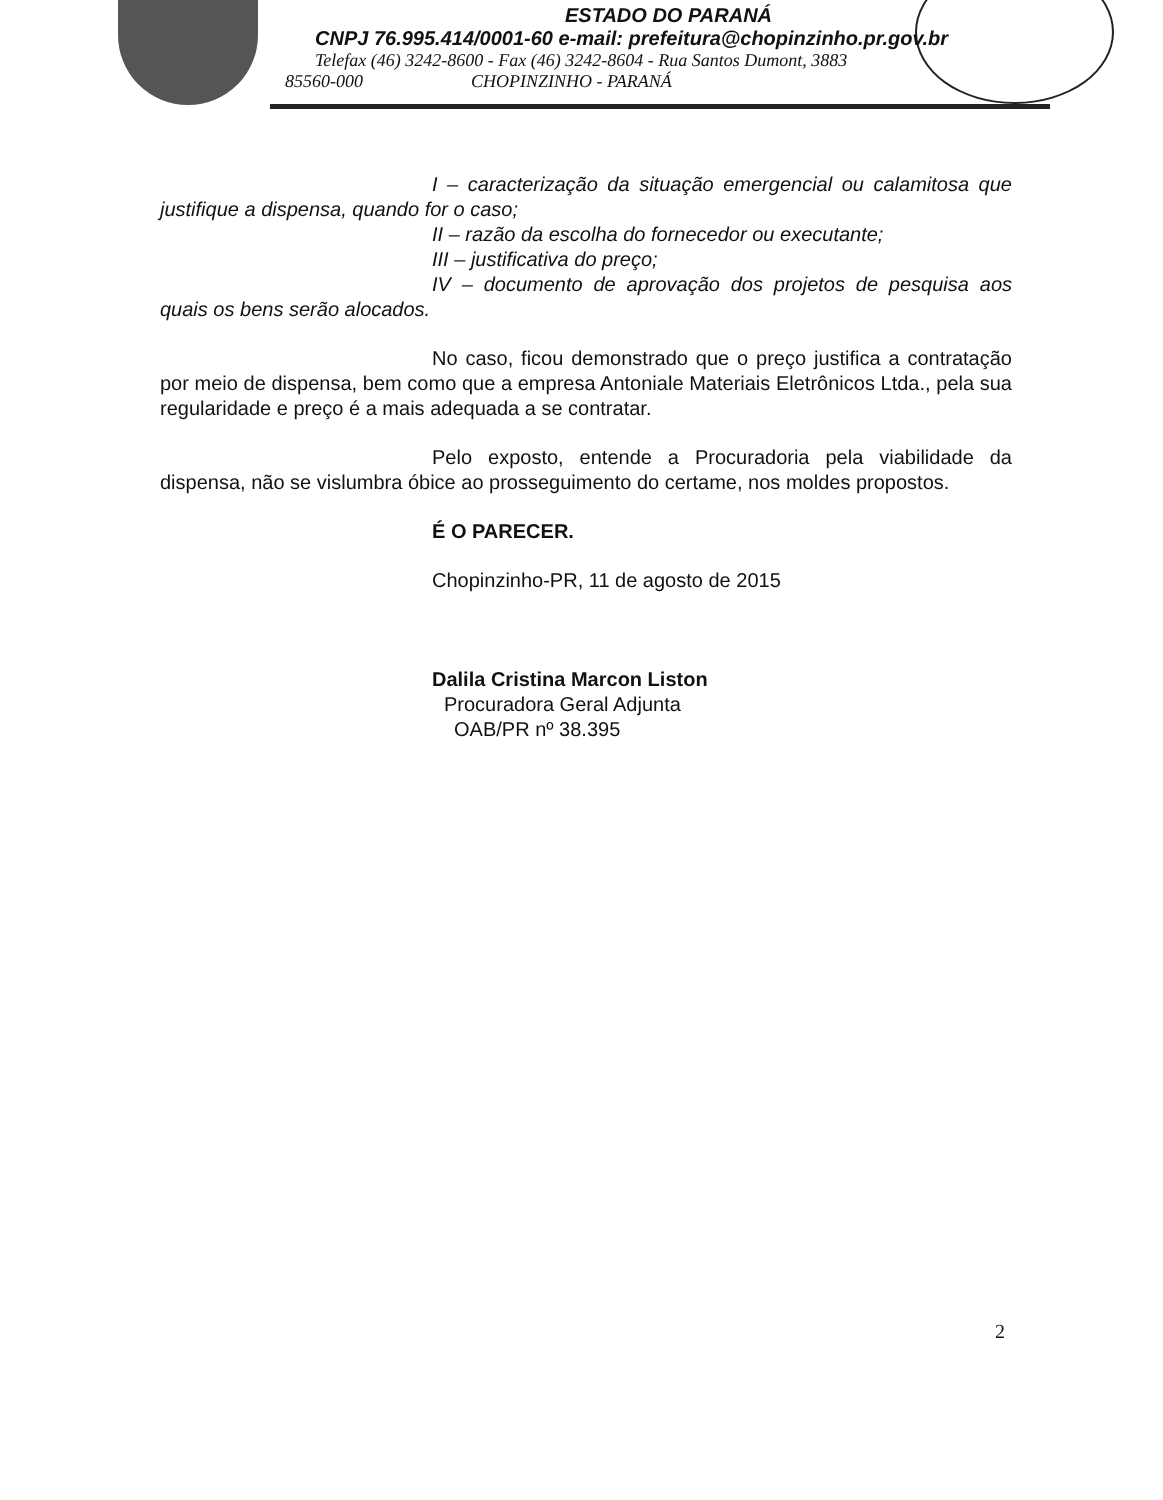ESTADO DO PARANÁ
CNPJ 76.995.414/0001-60 e-mail: prefeitura@chopinzinho.pr.gov.br
Telefax (46) 3242-8600 - Fax (46) 3242-8604 - Rua Santos Dumont, 3883
85560-000 CHOPINZINHO - PARANÁ
I – caracterização da situação emergencial ou calamitosa que justifique a dispensa, quando for o caso;
II – razão da escolha do fornecedor ou executante;
III – justificativa do preço;
IV – documento de aprovação dos projetos de pesquisa aos quais os bens serão alocados.
No caso, ficou demonstrado que o preço justifica a contratação por meio de dispensa, bem como que a empresa Antoniale Materiais Eletrônicos Ltda., pela sua regularidade e preço é a mais adequada a se contratar.
Pelo exposto, entende a Procuradoria pela viabilidade da dispensa, não se vislumbra óbice ao prosseguimento do certame, nos moldes propostos.
É O PARECER.
Chopinzinho-PR, 11 de agosto de 2015
Dalila Cristina Marcon Liston
Procuradora Geral Adjunta
OAB/PR nº 38.395
2